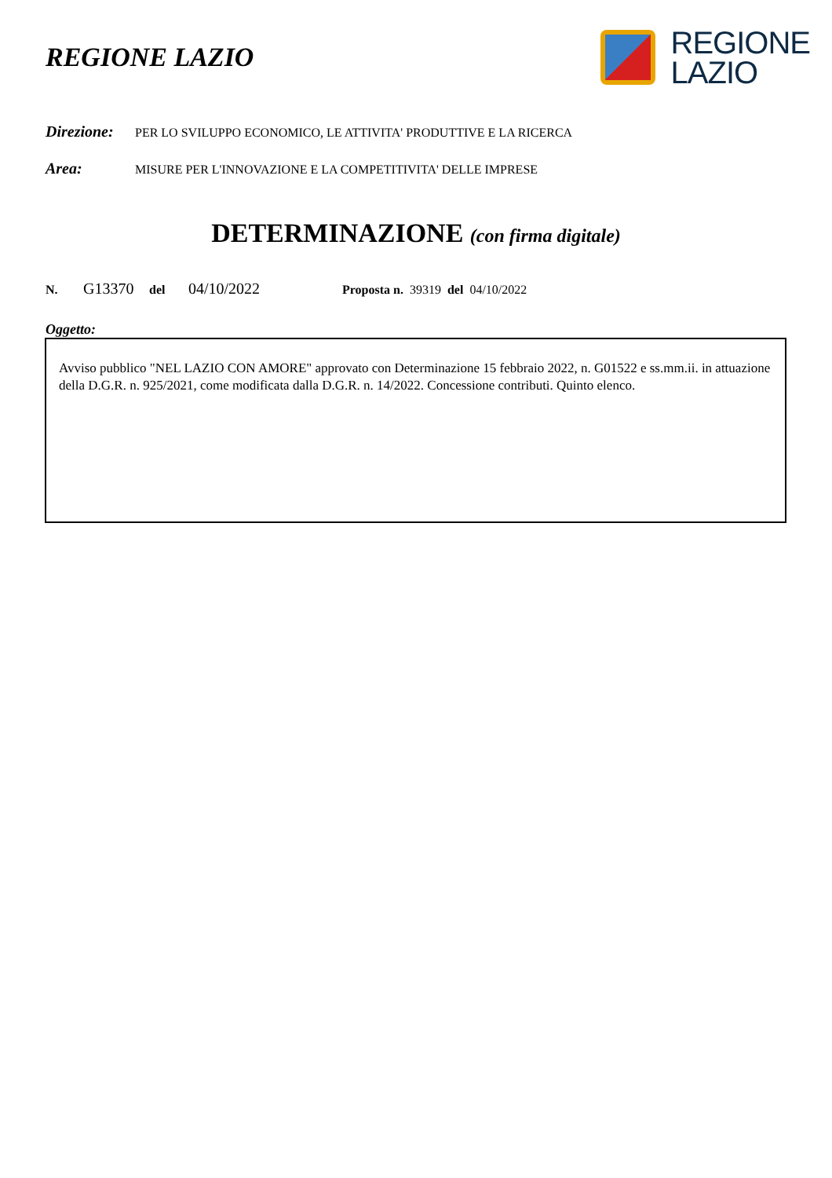REGIONE LAZIO
REGIONE
LAZIO
Direzione: PER LO SVILUPPO ECONOMICO, LE ATTIVITA' PRODUTTIVE E LA RICERCA
Area: MISURE PER L'INNOVAZIONE E LA COMPETITIVITA' DELLE IMPRESE
DETERMINAZIONE (con firma digitale)
N. G13370 del 04/10/2022 Proposta n. 39319 del 04/10/2022
Oggetto:
Avviso pubblico "NEL LAZIO CON AMORE" approvato con Determinazione 15 febbraio 2022, n. G01522 e ss.mm.ii. in attuazione della D.G.R. n. 925/2021, come modificata dalla D.G.R. n. 14/2022. Concessione contributi. Quinto elenco.